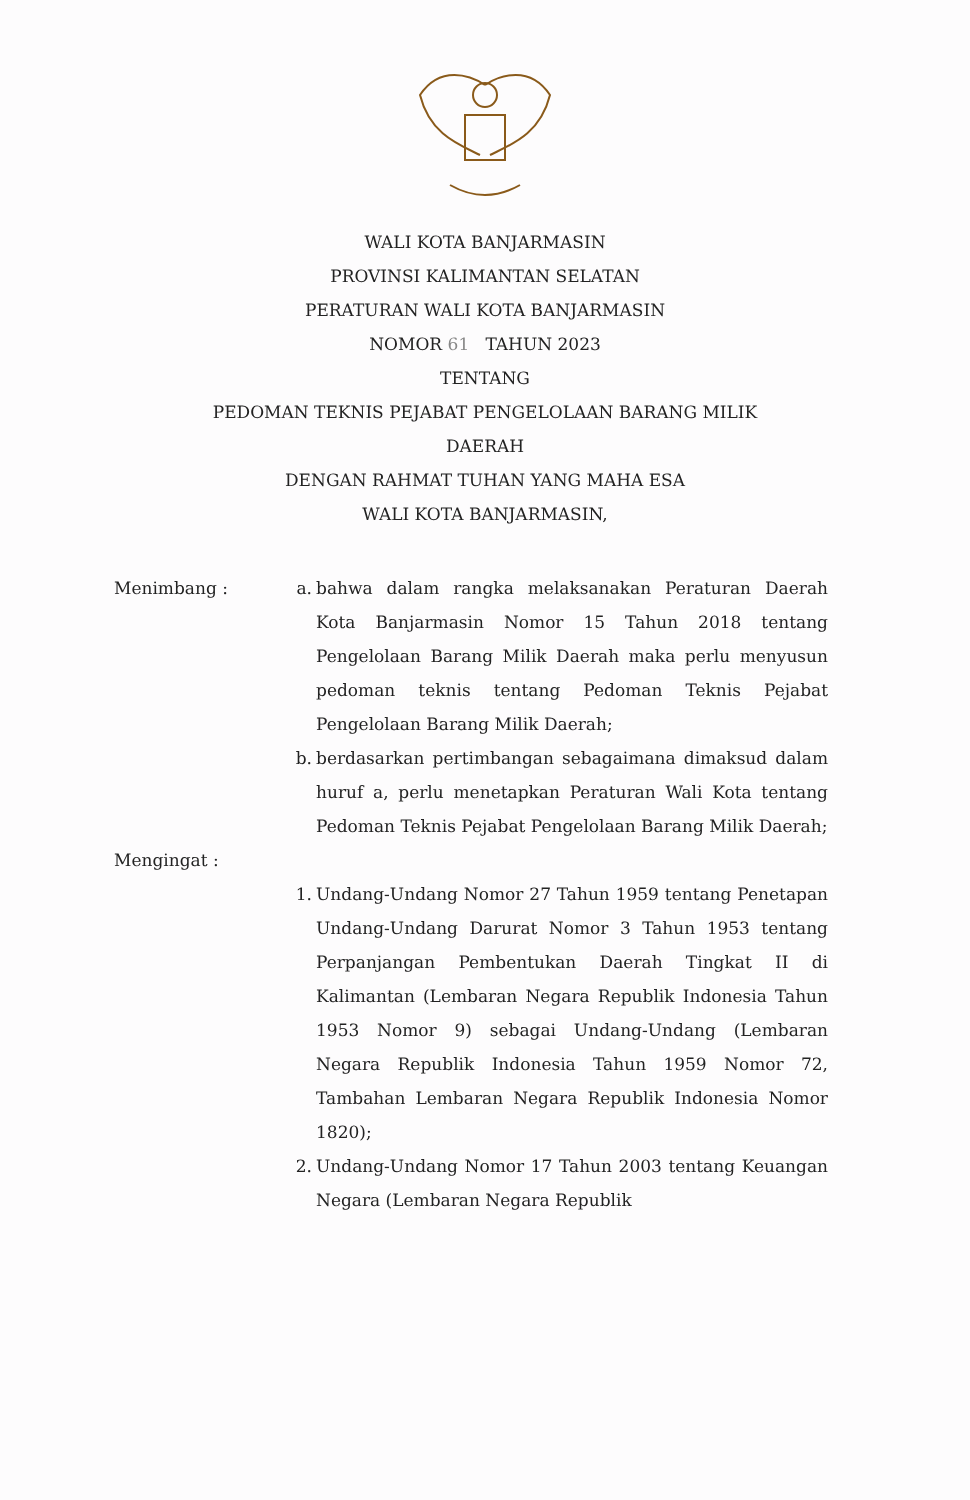WALI KOTA BANJARMASIN
PROVINSI KALIMANTAN SELATAN
PERATURAN WALI KOTA BANJARMASIN
NOMOR 61 TAHUN 2023
TENTANG
PEDOMAN TEKNIS PEJABAT PENGELOLAAN BARANG MILIK
DAERAH
DENGAN RAHMAT TUHAN YANG MAHA ESA
WALI KOTA BANJARMASIN,
Menimbang : a. bahwa dalam rangka melaksanakan Peraturan Daerah Kota Banjarmasin Nomor 15 Tahun 2018 tentang Pengelolaan Barang Milik Daerah maka perlu menyusun pedoman teknis tentang Pedoman Teknis Pejabat Pengelolaan Barang Milik Daerah;
b. berdasarkan pertimbangan sebagaimana dimaksud dalam huruf a, perlu menetapkan Peraturan Wali Kota tentang Pedoman Teknis Pejabat Pengelolaan Barang Milik Daerah;
Mengingat :
1. Undang-Undang Nomor 27 Tahun 1959 tentang Penetapan Undang-Undang Darurat Nomor 3 Tahun 1953 tentang Perpanjangan Pembentukan Daerah Tingkat II di Kalimantan (Lembaran Negara Republik Indonesia Tahun 1953 Nomor 9) sebagai Undang-Undang (Lembaran Negara Republik Indonesia Tahun 1959 Nomor 72, Tambahan Lembaran Negara Republik Indonesia Nomor 1820);
2. Undang-Undang Nomor 17 Tahun 2003 tentang Keuangan Negara (Lembaran Negara Republik